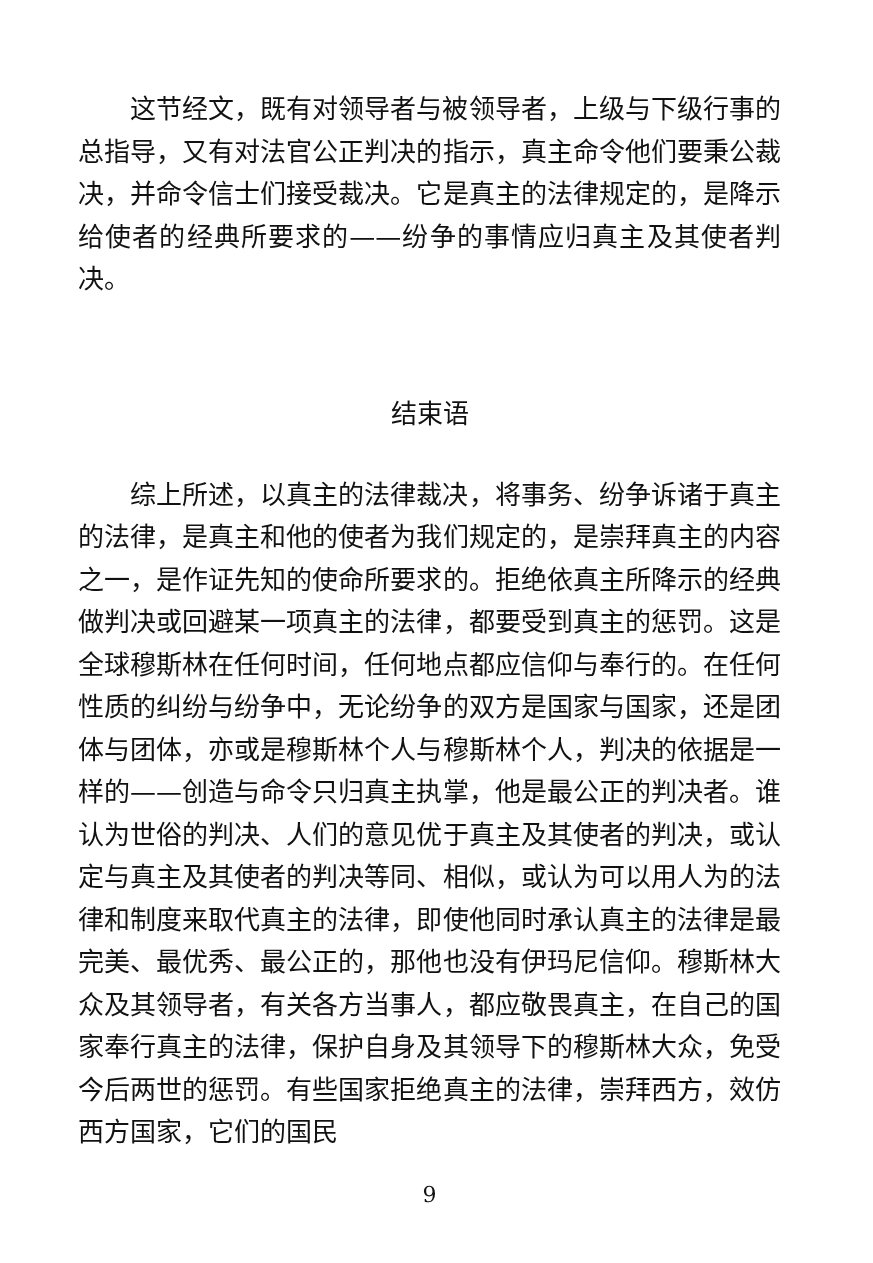这节经文，既有对领导者与被领导者，上级与下级行事的总指导，又有对法官公正判决的指示，真主命令他们要秉公裁决，并命令信士们接受裁决。它是真主的法律规定的，是降示给使者的经典所要求的——纷争的事情应归真主及其使者判决。
结束语
综上所述，以真主的法律裁决，将事务、纷争诉诸于真主的法律，是真主和他的使者为我们规定的，是崇拜真主的内容之一，是作证先知的使命所要求的。拒绝依真主所降示的经典做判决或回避某一项真主的法律，都要受到真主的惩罚。这是全球穆斯林在任何时间，任何地点都应信仰与奉行的。在任何性质的纠纷与纷争中，无论纷争的双方是国家与国家，还是团体与团体，亦或是穆斯林个人与穆斯林个人，判决的依据是一样的——创造与命令只归真主执掌，他是最公正的判决者。谁认为世俗的判决、人们的意见优于真主及其使者的判决，或认定与真主及其使者的判决等同、相似，或认为可以用人为的法律和制度来取代真主的法律，即使他同时承认真主的法律是最完美、最优秀、最公正的，那他也没有伊玛尼信仰。穆斯林大众及其领导者，有关各方当事人，都应敬畏真主，在自己的国家奉行真主的法律，保护自身及其领导下的穆斯林大众，免受今后两世的惩罚。有些国家拒绝真主的法律，崇拜西方，效仿西方国家，它们的国民
9